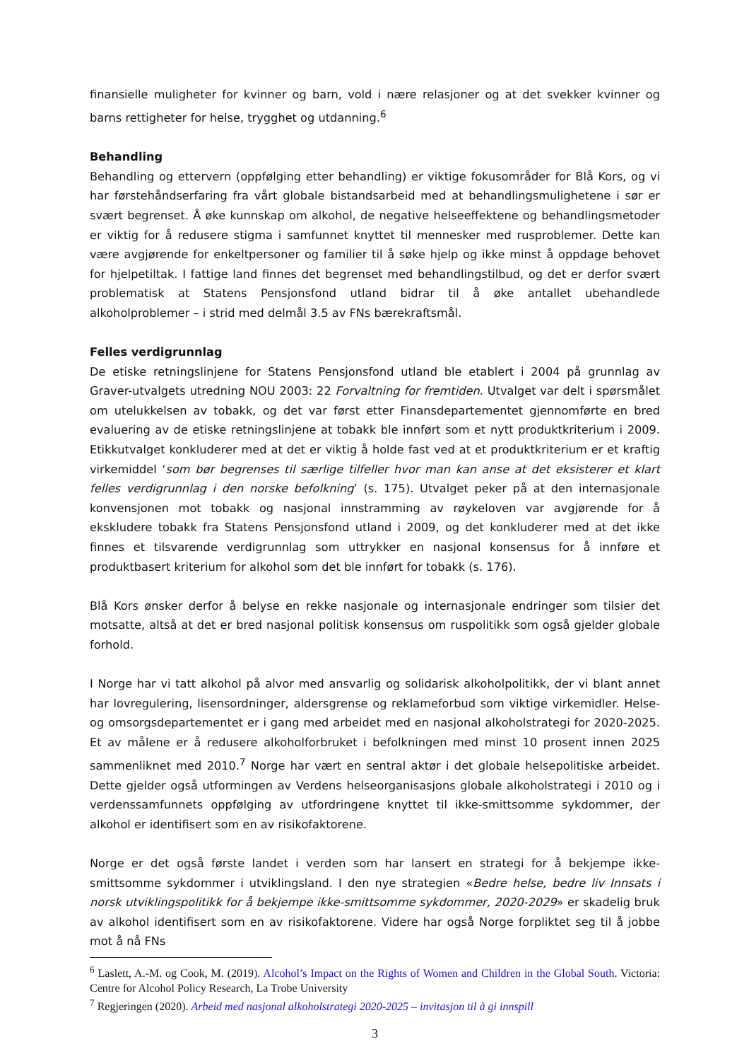finansielle muligheter for kvinner og barn, vold i nære relasjoner og at det svekker kvinner og barns rettigheter for helse, trygghet og utdanning.<sup>6</sup>
Behandling
Behandling og ettervern (oppfølging etter behandling) er viktige fokusområder for Blå Kors, og vi har førstehåndserfaring fra vårt globale bistandsarbeid med at behandlingsmulighetene i sør er svært begrenset. Å øke kunnskap om alkohol, de negative helseeffektene og behandlingsmetoder er viktig for å redusere stigma i samfunnet knyttet til mennesker med rusproblemer. Dette kan være avgjørende for enkeltpersoner og familier til å søke hjelp og ikke minst å oppdage behovet for hjelpetiltak. I fattige land finnes det begrenset med behandlingstilbud, og det er derfor svært problematisk at Statens Pensjonsfond utland bidrar til å øke antallet ubehandlede alkoholproblemer – i strid med delmål 3.5 av FNs bærekraftsmål.
Felles verdigrunnlag
De etiske retningslinjene for Statens Pensjonsfond utland ble etablert i 2004 på grunnlag av Graver-utvalgets utredning NOU 2003: 22 Forvaltning for fremtiden. Utvalget var delt i spørsmålet om utelukkelsen av tobakk, og det var først etter Finansdepartementet gjennomførte en bred evaluering av de etiske retningslinjene at tobakk ble innført som et nytt produktkriterium i 2009. Etikkutvalget konkluderer med at det er viktig å holde fast ved at et produktkriterium er et kraftig virkemiddel ‘som bør begrenses til særlige tilfeller hvor man kan anse at det eksisterer et klart felles verdigrunnlag i den norske befolkning’ (s. 175). Utvalget peker på at den internasjonale konvensjonen mot tobakk og nasjonal innstramming av røykeloven var avgjørende for å ekskludere tobakk fra Statens Pensjonsfond utland i 2009, og det konkluderer med at det ikke finnes et tilsvarende verdigrunnlag som uttrykker en nasjonal konsensus for å innføre et produktbasert kriterium for alkohol som det ble innført for tobakk (s. 176).
Blå Kors ønsker derfor å belyse en rekke nasjonale og internasjonale endringer som tilsier det motsatte, altså at det er bred nasjonal politisk konsensus om ruspolitikk som også gjelder globale forhold.
I Norge har vi tatt alkohol på alvor med ansvarlig og solidarisk alkoholpolitikk, der vi blant annet har lovregulering, lisensordninger, aldersgrense og reklameforbud som viktige virkemidler. Helse- og omsorgsdepartementet er i gang med arbeidet med en nasjonal alkoholstrategi for 2020-2025. Et av målene er å redusere alkoholforbruket i befolkningen med minst 10 prosent innen 2025 sammenliknet med 2010.<sup>7</sup> Norge har vært en sentral aktør i det globale helsepolitiske arbeidet. Dette gjelder også utformingen av Verdens helseorganisasjons globale alkoholstrategi i 2010 og i verdenssamfunnets oppfølging av utfordringene knyttet til ikke-smittsomme sykdommer, der alkohol er identifisert som en av risikofaktorene.
Norge er det også første landet i verden som har lansert en strategi for å bekjempe ikke-smittsomme sykdommer i utviklingsland. I den nye strategien «Bedre helse, bedre liv Innsats i norsk utviklingspolitikk for å bekjempe ikke-smittsomme sykdommer, 2020-2029» er skadelig bruk av alkohol identifisert som en av risikofaktorene. Videre har også Norge forpliktet seg til å jobbe mot å nå FNs
<sup>6</sup> Laslett, A.-M. og Cook, M. (2019). Alcohol’s Impact on the Rights of Women and Children in the Global South. Victoria: Centre for Alcohol Policy Research, La Trobe University
<sup>7</sup> Regjeringen (2020). Arbeid med nasjonal alkoholstrategi 2020-2025 – invitasjon til å gi innspill
3